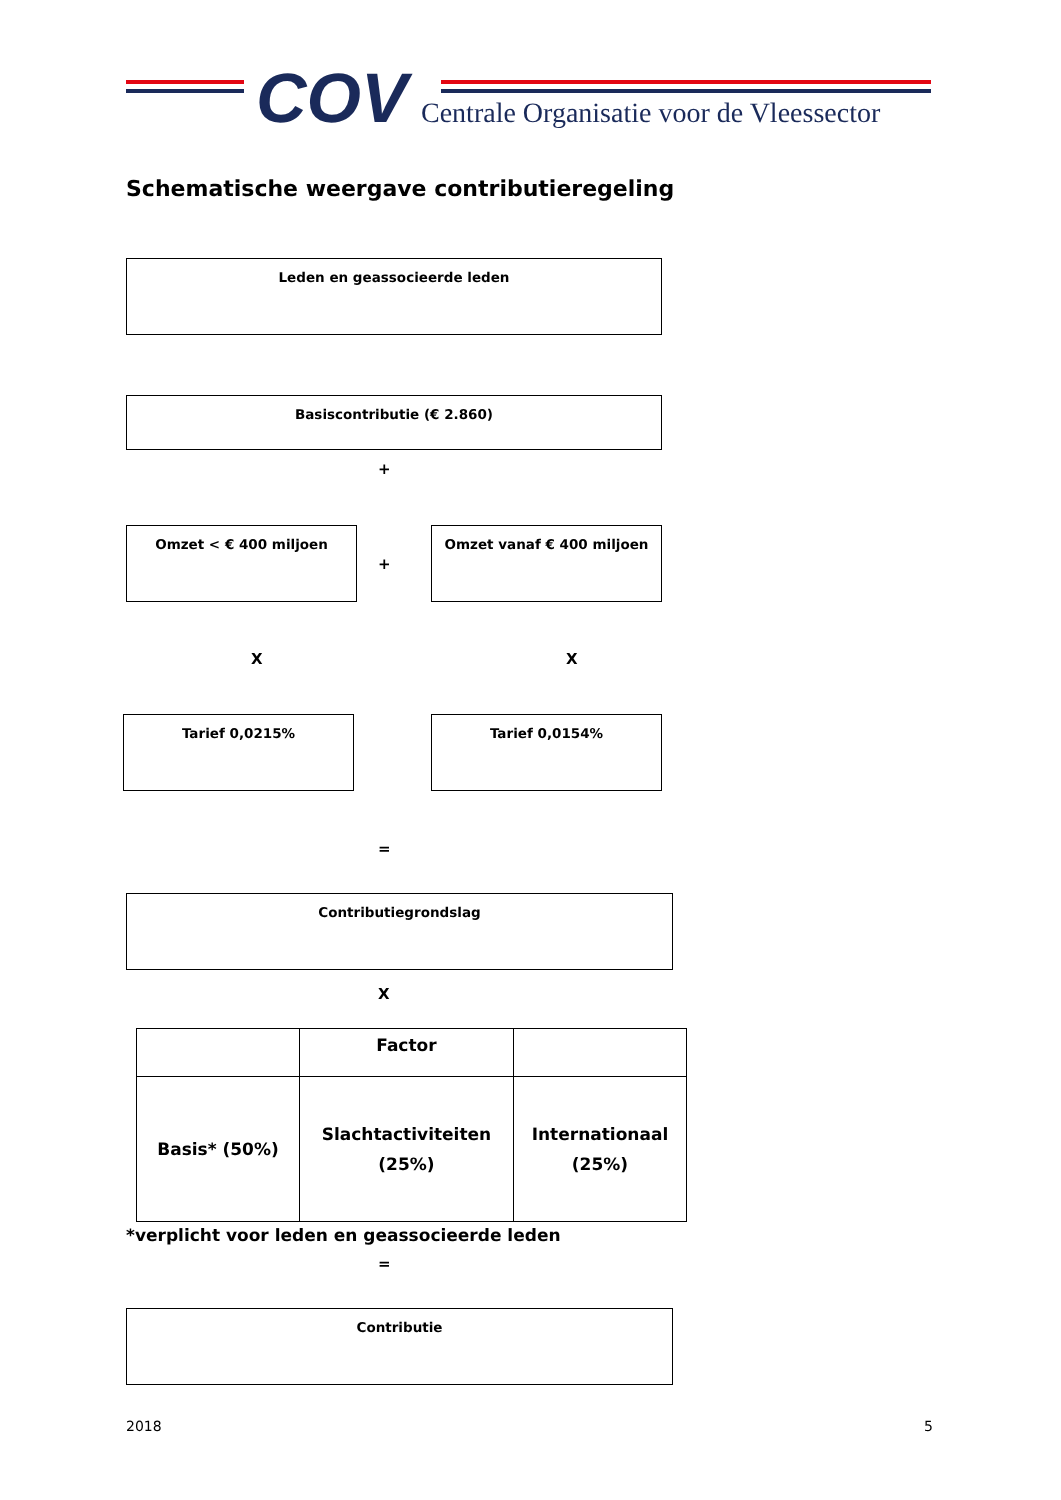COV
Centrale Organisatie voor de Vleessector
Schematische weergave contributieregeling
Leden en geassocieerde leden
Basiscontributie (€ 2.860)
+
Omzet < € 400 miljoen
+
Omzet vanaf € 400 miljoen
X X
Tarief 0,0215% Tarief 0,0154%
=
Contributiegrondslag
X
| | Factor | |
| Basis* (50%) | Slachtactiviteiten (25%) | Internationaal (25%) |
*verplicht voor leden en geassocieerde leden
=
Contributie
2018 5